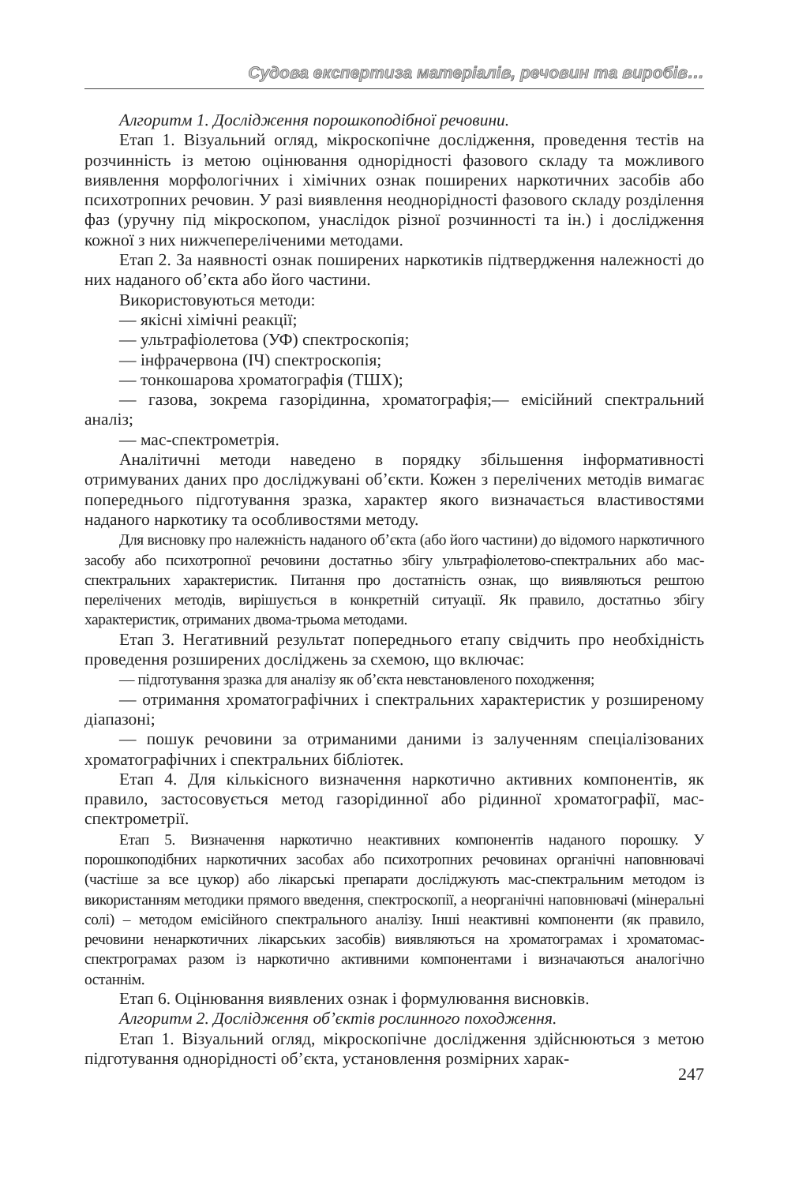Судова експертиза матеріалів, речовин та виробів…
Алгоритм 1. Дослідження порошкоподібної речовини.
Етап 1. Візуальний огляд, мікроскопічне дослідження, проведення тестів на розчинність із метою оцінювання однорідності фазового складу та можливого виявлення морфологічних і хімічних ознак поширених наркотичних засобів або психотропних речовин. У разі виявлення неоднорідності фазового складу розділення фаз (уручну під мікроскопом, унаслідок різної розчинності та ін.) і дослідження кожної з них нижчепереліченими методами.
Етап 2. За наявності ознак поширених наркотиків підтвердження належності до них наданого об’єкта або його частини.
Використовуються методи:
— якісні хімічні реакції;
— ультрафіолетова (УФ) спектроскопія;
— інфрачервона (ІЧ) спектроскопія;
— тонкошарова хроматографія (ТШХ);
— газова, зокрема газорідинна, хроматографія;— емісійний спектральний аналіз;
— мас-спектрометрія.
Аналітичні методи наведено в порядку збільшення інформативності отримуваних даних про досліджувані об’єкти. Кожен з перелічених методів вимагає попереднього підготування зразка, характер якого визначається властивостями наданого наркотику та особливостями методу.
Для висновку про належність наданого об’єкта (або його частини) до відомого наркотичного засобу або психотропної речовини достатньо збігу ультрафіолетово-спектральних або мас-спектральних характеристик. Питання про достатність ознак, що виявляються рештою перелічених методів, вирішується в конкретній ситуації. Як правило, достатньо збігу характеристик, отриманих двома-трьома методами.
Етап 3. Негативний результат попереднього етапу свідчить про необхідність проведення розширених досліджень за схемою, що включає:
— підготування зразка для аналізу як об’єкта невстановленого походження;
— отримання хроматографічних і спектральних характеристик у розширеному діапазоні;
— пошук речовини за отриманими даними із залученням спеціалізованих хроматографічних і спектральних бібліотек.
Етап 4. Для кількісного визначення наркотично активних компонентів, як правило, застосовується метод газорідинної або рідинної хроматографії, мас-спектрометрії.
Етап 5. Визначення наркотично неактивних компонентів наданого порошку. У порошкоподібних наркотичних засобах або психотропних речовинах органічні наповнювачі (частіше за все цукор) або лікарські препарати досліджують мас-спектральним методом із використанням методики прямого введення, спектроскопії, а неорганічні наповнювачі (мінеральні солі) – методом емісійного спектрального аналізу. Інші неактивні компоненти (як правило, речовини ненаркотичних лікарських засобів) виявляються на хроматограмах і хроматомас-спектрограмах разом із наркотично активними компонентами і визначаються аналогічно останнім.
Етап 6. Оцінювання виявлених ознак і формулювання висновків.
Алгоритм 2. Дослідження об’єктів рослинного походження.
Етап 1. Візуальний огляд, мікроскопічне дослідження здійснюються з метою підготування однорідності об’єкта, установлення розмірних харак-
247